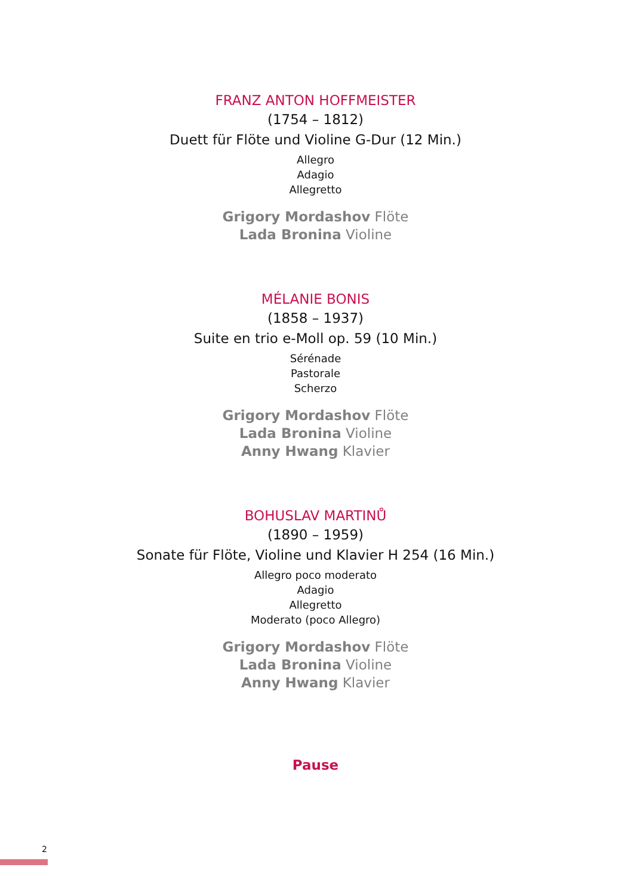FRANZ ANTON HOFFMEISTER
(1754 – 1812)
Duett für Flöte und Violine G-Dur (12 Min.)
Allegro
Adagio
Allegretto
Grigory Mordashov Flöte
Lada Bronina Violine
MÉLANIE BONIS
(1858 – 1937)
Suite en trio e-Moll op. 59 (10 Min.)
Sérénade
Pastorale
Scherzo
Grigory Mordashov Flöte
Lada Bronina Violine
Anny Hwang Klavier
BOHUSLAV MARTINŮ
(1890 – 1959)
Sonate für Flöte, Violine und Klavier H 254 (16 Min.)
Allegro poco moderato
Adagio
Allegretto
Moderato (poco Allegro)
Grigory Mordashov Flöte
Lada Bronina Violine
Anny Hwang Klavier
Pause
2